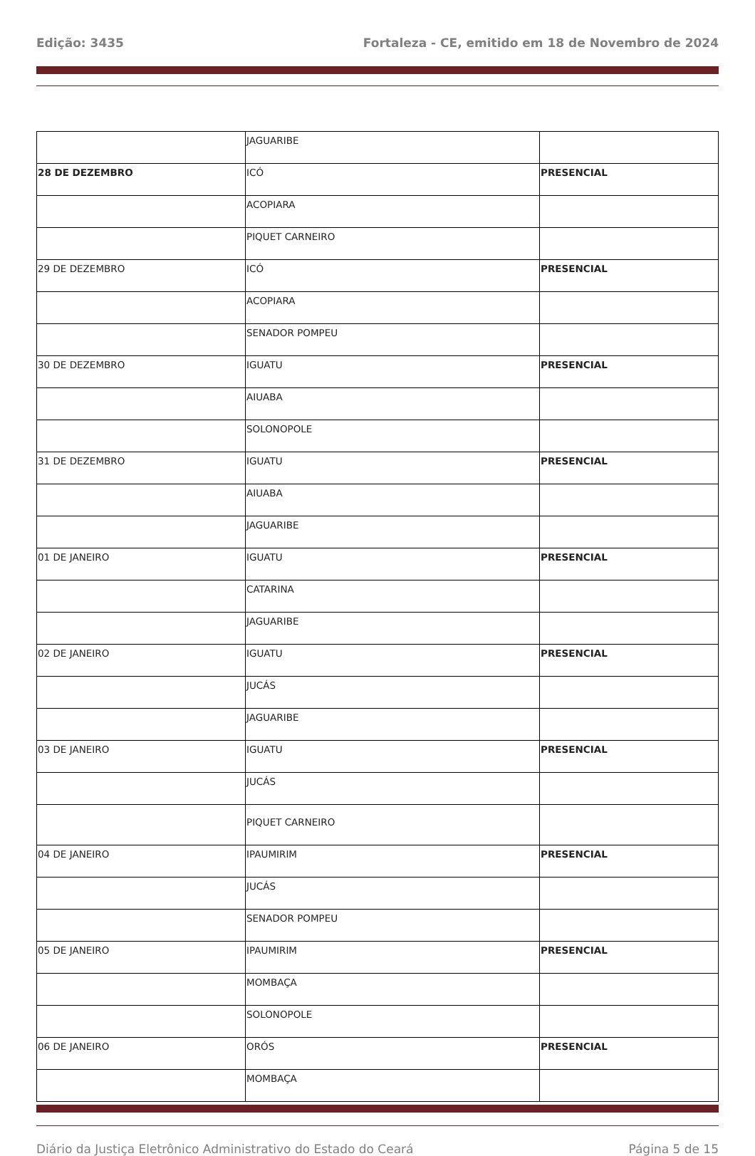Edição: 3435 Fortaleza - CE, emitido em 18 de Novembro de 2024
| | JAGUARIBE | |
| 28 DE DEZEMBRO | ICÓ | PRESENCIAL |
| | ACOPIARA | |
| | PIQUET CARNEIRO | |
| 29 DE DEZEMBRO | ICÓ | PRESENCIAL |
| | ACOPIARA | |
| | SENADOR POMPEU | |
| 30 DE DEZEMBRO | IGUATU | PRESENCIAL |
| | AIUABA | |
| | SOLONOPOLE | |
| 31 DE DEZEMBRO | IGUATU | PRESENCIAL |
| | AIUABA | |
| | JAGUARIBE | |
| 01 DE JANEIRO | IGUATU | PRESENCIAL |
| | CATARINA | |
| | JAGUARIBE | |
| 02 DE JANEIRO | IGUATU | PRESENCIAL |
| | JUCÁS | |
| | JAGUARIBE | |
| 03 DE JANEIRO | IGUATU | PRESENCIAL |
| | JUCÁS | |
| | PIQUET CARNEIRO | |
| 04 DE JANEIRO | IPAUMIRIM | PRESENCIAL |
| | JUCÁS | |
| | SENADOR POMPEU | |
| 05 DE JANEIRO | IPAUMIRIM | PRESENCIAL |
| | MOMBAÇA | |
| | SOLONOPOLE | |
| 06 DE JANEIRO | ORÓS | PRESENCIAL |
| | MOMBAÇA | |
Diário da Justiça Eletrônico Administrativo do Estado do Ceará Página 5 de 15